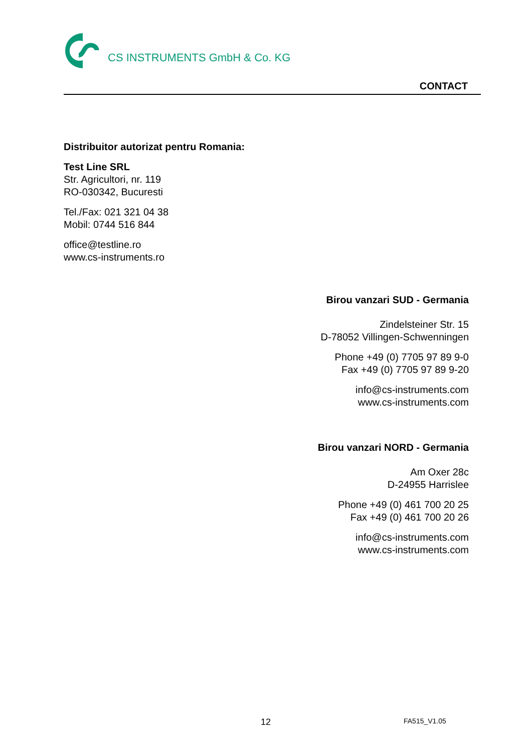CS INSTRUMENTS GmbH & Co. KG
CONTACT
Distribuitor autorizat pentru Romania:
Test Line SRL
Str. Agricultori, nr. 119
RO-030342, Bucuresti
Tel./Fax: 021 321 04 38
Mobil: 0744 516 844
office@testline.ro
www.cs-instruments.ro
Birou vanzari SUD - Germania
Zindelsteiner Str. 15
D-78052 Villingen-Schwenningen
Phone +49 (0) 7705 97 89 9-0
Fax +49 (0) 7705 97 89 9-20
info@cs-instruments.com
www.cs-instruments.com
Birou vanzari NORD - Germania
Am Oxer 28c
D-24955 Harrislee
Phone +49 (0) 461 700 20 25
Fax +49 (0) 461 700 20 26
info@cs-instruments.com
www.cs-instruments.com
12 FA515_V1.05